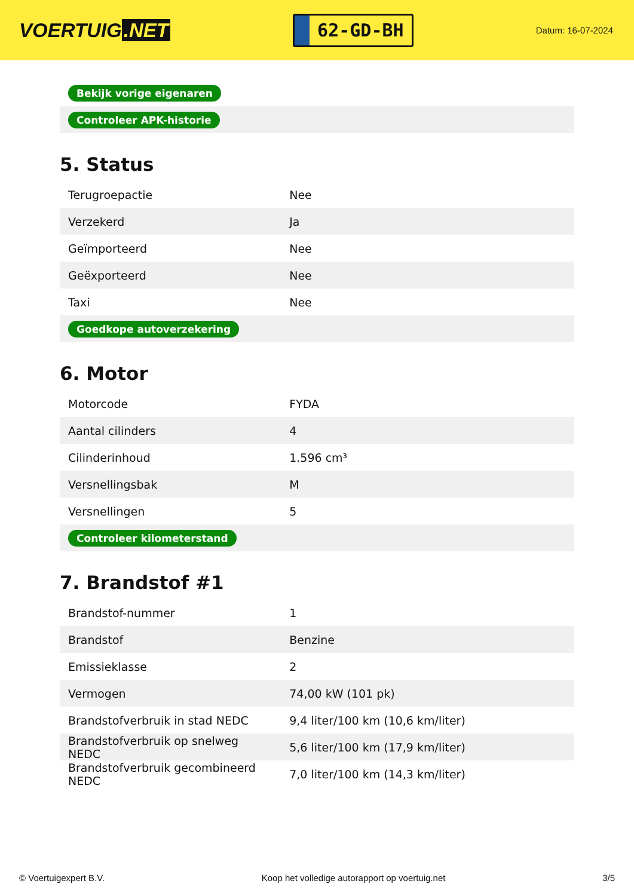VOERTUIG.NET
62-GD-BH
Datum: 16-07-2024
| Bekijk vorige eigenaren |
| Controleer APK-historie |
5. Status
| Terugroepactie | Nee |
| Verzekerd | Ja |
| Geïmporteerd | Nee |
| Geëxporteerd | Nee |
| Taxi | Nee |
| Goedkope autoverzekering | |
6. Motor
| Motorcode | FYDA |
| Aantal cilinders | 4 |
| Cilinderinhoud | 1.596 cm³ |
| Versnellingsbak | M |
| Versnellingen | 5 |
| Controleer kilometerstand | |
7. Brandstof #1
| Brandstof-nummer | 1 |
| Brandstof | Benzine |
| Emissieklasse | 2 |
| Vermogen | 74,00 kW (101 pk) |
| Brandstofverbruik in stad NEDC | 9,4 liter/100 km (10,6 km/liter) |
| Brandstofverbruik op snelweg NEDC | 5,6 liter/100 km (17,9 km/liter) |
| Brandstofverbruik gecombineerd NEDC | 7,0 liter/100 km (14,3 km/liter) |
© Voertuigexpert B.V. Koop het volledige autorapport op voertuig.net 3/5